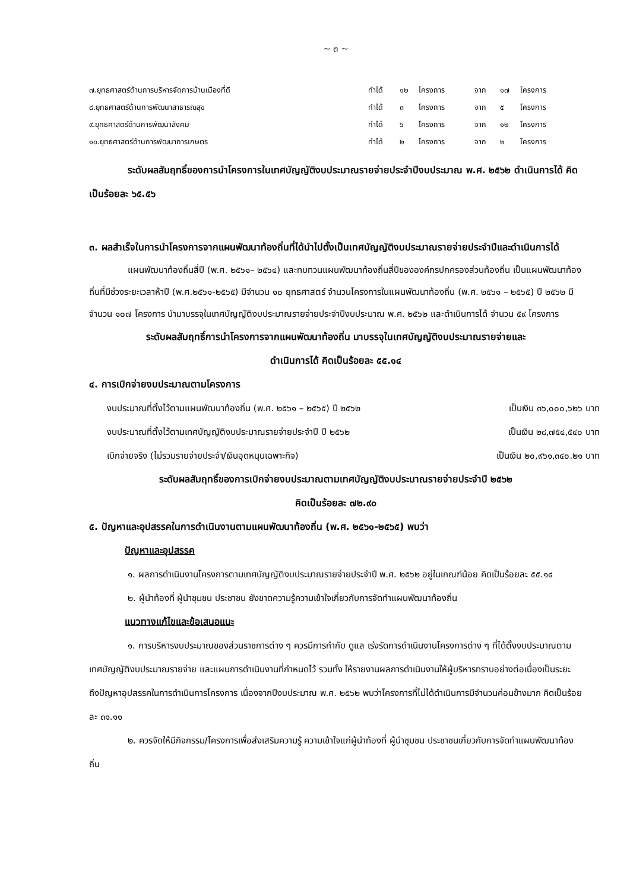~ ๓ ~
| ๗.ยุทธศาสตร์ด้านการบริหารจัดการบ้านเมืองที่ดี | ทำได้ | ๑๒ | โครงการ | จาก | ๑๗ | โครงการ |
| ๘.ยุทธศาสตร์ด้านการพัฒนาสาธารณสุข | ทำได้ | ๓ | โครงการ | จาก | ๕ | โครงการ |
| ๙.ยุทธศาสตร์ด้านการพัฒนาสังคม | ทำได้ | ๖ | โครงการ | จาก | ๑๒ | โครงการ |
| ๑๐.ยุทธศาสตร์ด้านการพัฒนาการเกษตร | ทำได้ | ๒ | โครงการ | จาก | ๒ | โครงการ |
ระดับผลสัมฤทธิ์ของการนำโครงการในเทศบัญญัติงบประมาณรายจ่ายประจำปีงบประมาณ พ.ศ. ๒๕๖๒ ดำเนินการได้ คิดเป็นร้อยละ ๖๕.๕๖
๓. ผลสำเร็จในการนำโครงการจากแผนพัฒนาท้องถิ่นที่ได้นำไปตั้งเป็นเทศบัญญัติงบประมาณรายจ่ายประจำปีและดำเนินการได้
แผนพัฒนาท้องถิ่นสี่ปี (พ.ศ. ๒๕๖๑– ๒๕๖๔) และทบทวนแผนพัฒนาท้องถิ่นสี่ปีขององค์กรปกครองส่วนท้องถิ่น เป็นแผนพัฒนาท้องถิ่นที่มีช่วงระยะเวลาห้าปี (พ.ศ.๒๕๖๑-๒๕๖๕) มีจำนวน ๑๐ ยุทธศาสตร์ จำนวนโครงการในแผนพัฒนาท้องถิ่น (พ.ศ. ๒๕๖๑ – ๒๕๖๕) ปี ๒๕๖๒ มีจำนวน ๑๐๗ โครงการ นำมาบรรจุในเทศบัญญัติงบประมาณรายจ่ายประจำปีงบประมาณ พ.ศ. ๒๕๖๒ และดำเนินการได้ จำนวน ๕๙ โครงการ
ระดับผลสัมฤทธิ์การนำโครงการจากแผนพัฒนาท้องถิ่น มาบรรจุในเทศบัญญัติงบประมาณรายจ่ายและ
ดำเนินการได้ คิดเป็นร้อยละ ๕๕.๑๔
๔. การเบิกจ่ายงบประมาณตามโครงการ
งบประมาณที่ตั้งไว้ตามแผนพัฒนาท้องถิ่น (พ.ศ. ๒๕๖๑ – ๒๕๖๕) ปี ๒๕๖๒ เป็นเงิน ๓๖,๐๐๐,๖๒๖ บาท
งบประมาณที่ตั้งไว้ตามเทศบัญญัติงบประมาณรายจ่ายประจำปี ปี ๒๕๖๒ เป็นเงิน ๒๘,๗๕๔,๕๔๐ บาท
เบิกจ่ายจริง (ไม่รวมรายจ่ายประจำ/เงินอุดหนุนเฉพาะกิจ) เป็นเงิน ๒๐,๙๖๑,๓๔๐.๒๑ บาท
ระดับผลสัมฤทธิ์ของการเบิกจ่ายงบประมาณตามเทศบัญญัติงบประมาณรายจ่ายประจำปี ๒๕๖๒
คิดเป็นร้อยละ ๗๒.๙๐
๕. ปัญหาและอุปสรรคในการดำเนินงานตามแผนพัฒนาท้องถิ่น (พ.ศ. ๒๕๖๑-๒๕๖๕) พบว่า
ปัญหาและอุปสรรค
๑. ผลการดำเนินงานโครงการตามเทศบัญญัติงบประมาณรายจ่ายประจำปี พ.ศ. ๒๕๖๒ อยู่ในเกณฑ์น้อย คิดเป็นร้อยละ ๕๕.๑๔
๒. ผู้นำท้องที่ ผู้นำชุมชน ประชาชน ยังขาดความรู้ความเข้าใจเกี่ยวกับการจัดทำแผนพัฒนาท้องถิ่น
แนวทางแก้ไขและข้อเสนอแนะ
๑. การบริหารงบประมาณของส่วนราชการต่าง ๆ ควรมีการกำกับ ดูแล เร่งรัดการดำเนินงานโครงการต่าง ๆ ที่ได้ตั้งงบประมาณตามเทศบัญญัติงบประมาณรายจ่าย และแผนการดำเนินงานที่กำหนดไว้ รวมทั้ง ให้รายงานผลการดำเนินงานให้ผู้บริหารทราบอย่างต่อเนื่องเป็นระยะ ถึงปัญหาอุปสรรคในการดำเนินการโครงการ เนื่องจากปีงบประมาณ พ.ศ. ๒๕๖๒ พบว่าโครงการที่ไม่ได้ดำเนินการมีจำนวนค่อนข้างมาก คิดเป็นร้อยละ ๓๑.๑๑
๒. ควรจัดให้มีกิจกรรม/โครงการเพื่อส่งเสริมความรู้ ความเข้าใจแก่ผู้นำท้องที่ ผู้นำชุมชน ประชาชนเกี่ยวกับการจัดทำแผนพัฒนาท้องถิ่น